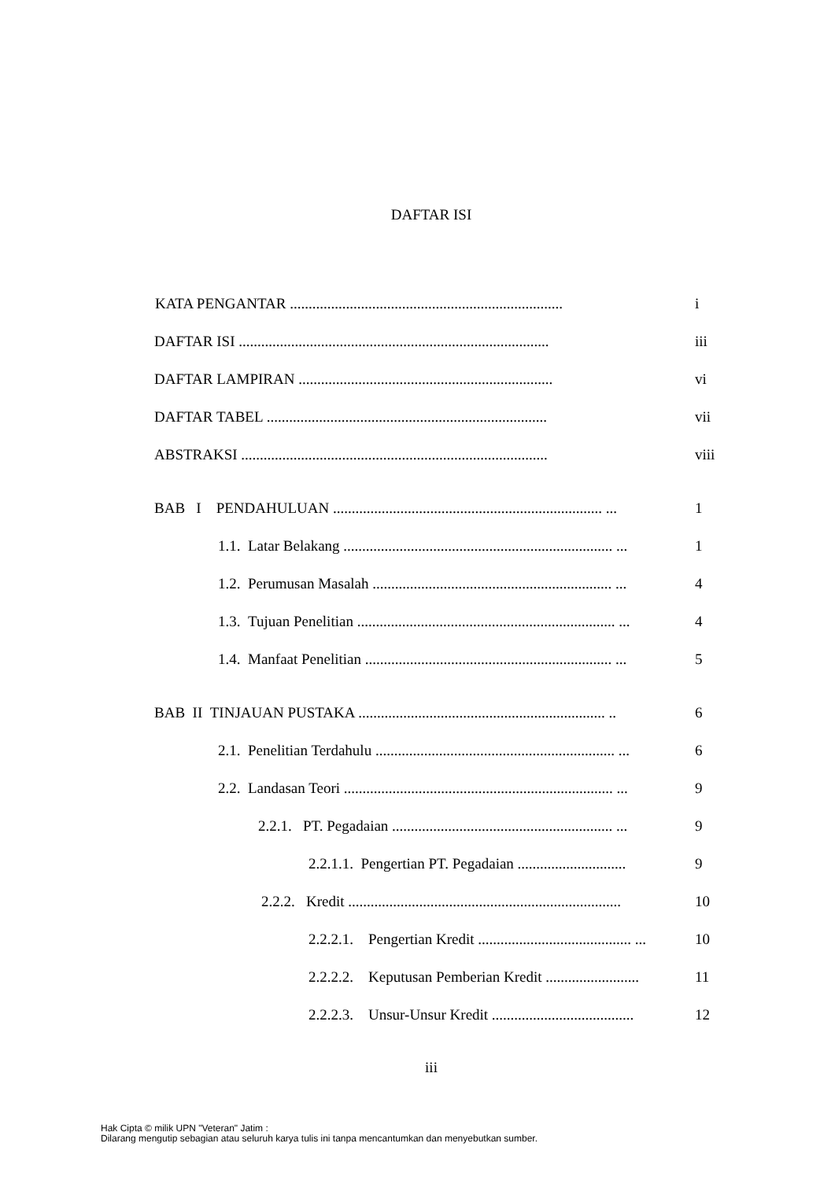DAFTAR ISI
KATA PENGANTAR ......................................................................... i
DAFTAR ISI ................................................................................... iii
DAFTAR LAMPIRAN .................................................................... vi
DAFTAR TABEL ........................................................................... vii
ABSTRAKSI .................................................................................. viii
BAB I PENDAHULUAN ........................................................................ ... 1
1.1. Latar Belakang ........................................................................ ... 1
1.2. Perumusan Masalah ................................................................ ... 4
1.3. Tujuan Penelitian ..................................................................... ... 4
1.4. Manfaat Penelitian .................................................................. ... 5
BAB II TINJAUAN PUSTAKA .................................................................. .. 6
2.1. Penelitian Terdahulu ................................................................ ... 6
2.2. Landasan Teori ........................................................................ ... 9
2.2.1. PT. Pegadaian ........................................................... ... 9
2.2.1.1. Pengertian PT. Pegadaian ............................. 9
2.2.2. Kredit ......................................................................... 10
2.2.2.1. Pengertian Kredit ......................................... ... 10
2.2.2.2. Keputusan Pemberian Kredit ......................... 11
2.2.2.3. Unsur-Unsur Kredit ...................................... 12
iii
Hak Cipta © milik UPN "Veteran" Jatim :
Dilarang mengutip sebagian atau seluruh karya tulis ini tanpa mencantumkan dan menyebutkan sumber.